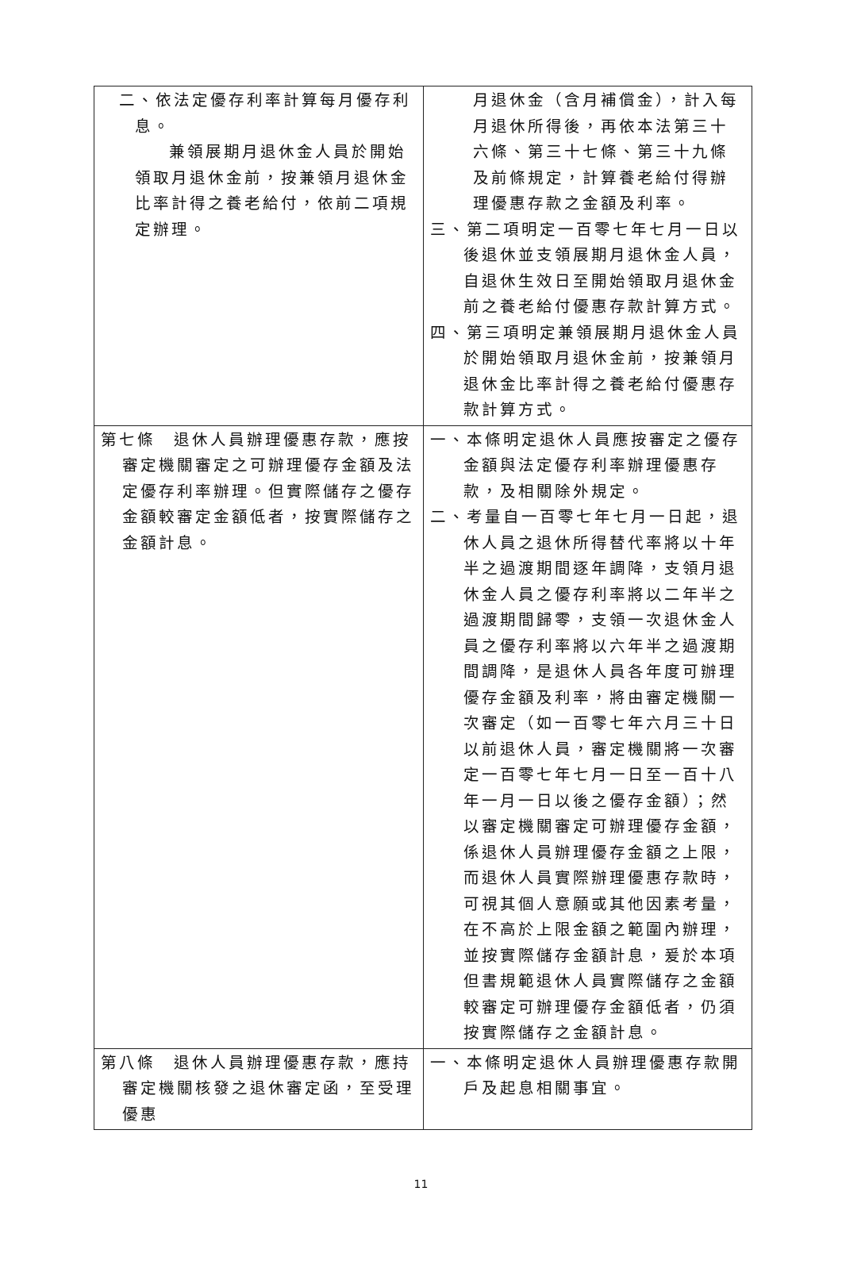| 二、依法定優存利率計算每月優存利息。 兼領展期月退休金人員於開始領取月退休金前，按兼領月退休金比率計得之養老給付，依前二項規定辦理。 | 月退休金（含月補償金），計入每月退休所得後，再依本法第三十六條、第三十七條、第三十九條及前條規定，計算養老給付得辦理優惠存款之金額及利率。 三、第二項明定一百零七年七月一日以後退休並支領展期月退休金人員，自退休生效日至開始領取月退休金前之養老給付優惠存款計算方式。 四、第三項明定兼領展期月退休金人員於開始領取月退休金前，按兼領月退休金比率計得之養老給付優惠存款計算方式。 |
| 第七條 退休人員辦理優惠存款，應按審定機關審定之可辦理優存金額及法定優存利率辦理。但實際儲存之優存金額較審定金額低者，按實際儲存之金額計息。 | 一、本條明定退休人員應按審定之優存金額與法定優存利率辦理優惠存款，及相關除外規定。 二、考量自一百零七年七月一日起，退休人員之退休所得替代率將以十年半之過渡期間逐年調降，支領月退休金人員之優存利率將以二年半之過渡期間歸零，支領一次退休金人員之優存利率將以六年半之過渡期間調降，是退休人員各年度可辦理優存金額及利率，將由審定機關一次審定（如一百零七年六月三十日以前退休人員，審定機關將一次審定一百零七年七月一日至一百十八年一月一日以後之優存金額）；然以審定機關審定可辦理優存金額，係退休人員辦理優存金額之上限，而退休人員實際辦理優惠存款時，可視其個人意願或其他因素考量，在不高於上限金額之範圍內辦理，並按實際儲存金額計息，爰於本項但書規範退休人員實際儲存之金額較審定可辦理優存金額低者，仍須按實際儲存之金額計息。 |
| 第八條 退休人員辦理優惠存款，應持審定機關核發之退休審定函，至受理優惠 | 一、本條明定退休人員辦理優惠存款開戶及起息相關事宜。 |
11